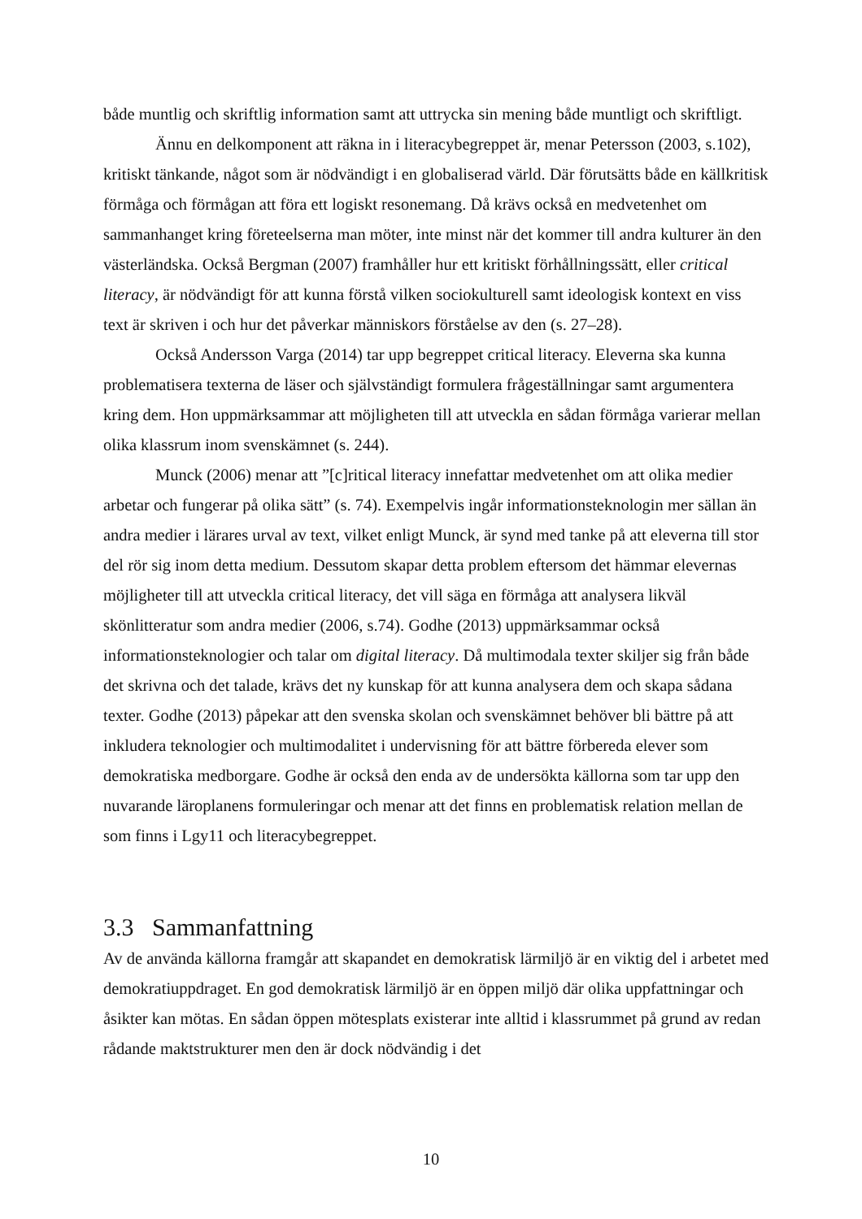både muntlig och skriftlig information samt att uttrycka sin mening både muntligt och skriftligt.
Ännu en delkomponent att räkna in i literacybegreppet är, menar Petersson (2003, s.102), kritiskt tänkande, något som är nödvändigt i en globaliserad värld. Där förutsätts både en källkritisk förmåga och förmågan att föra ett logiskt resonemang. Då krävs också en medvetenhet om sammanhanget kring företeelserna man möter, inte minst när det kommer till andra kulturer än den västerländska. Också Bergman (2007) framhåller hur ett kritiskt förhållningssätt, eller critical literacy, är nödvändigt för att kunna förstå vilken sociokulturell samt ideologisk kontext en viss text är skriven i och hur det påverkar människors förståelse av den (s. 27–28).
Också Andersson Varga (2014) tar upp begreppet critical literacy. Eleverna ska kunna problematisera texterna de läser och självständigt formulera frågeställningar samt argumentera kring dem. Hon uppmärksammar att möjligheten till att utveckla en sådan förmåga varierar mellan olika klassrum inom svenskämnet (s. 244).
Munck (2006) menar att ”[c]ritical literacy innefattar medvetenhet om att olika medier arbetar och fungerar på olika sätt” (s. 74). Exempelvis ingår informationsteknologin mer sällan än andra medier i lärares urval av text, vilket enligt Munck, är synd med tanke på att eleverna till stor del rör sig inom detta medium. Dessutom skapar detta problem eftersom det hämmar elevernas möjligheter till att utveckla critical literacy, det vill säga en förmåga att analysera likväl skönlitteratur som andra medier (2006, s.74). Godhe (2013) uppmärksammar också informationsteknologier och talar om digital literacy. Då multimodala texter skiljer sig från både det skrivna och det talade, krävs det ny kunskap för att kunna analysera dem och skapa sådana texter. Godhe (2013) påpekar att den svenska skolan och svenskämnet behöver bli bättre på att inkludera teknologier och multimodalitet i undervisning för att bättre förbereda elever som demokratiska medborgare. Godhe är också den enda av de undersökta källorna som tar upp den nuvarande läroplanens formuleringar och menar att det finns en problematisk relation mellan de som finns i Lgy11 och literacybegreppet.
3.3 Sammanfattning
Av de använda källorna framgår att skapandet en demokratisk lärmiljö är en viktig del i arbetet med demokratiuppdraget. En god demokratisk lärmiljö är en öppen miljö där olika uppfattningar och åsikter kan mötas. En sådan öppen mötesplats existerar inte alltid i klassrummet på grund av redan rådande maktstrukturer men den är dock nödvändig i det
10